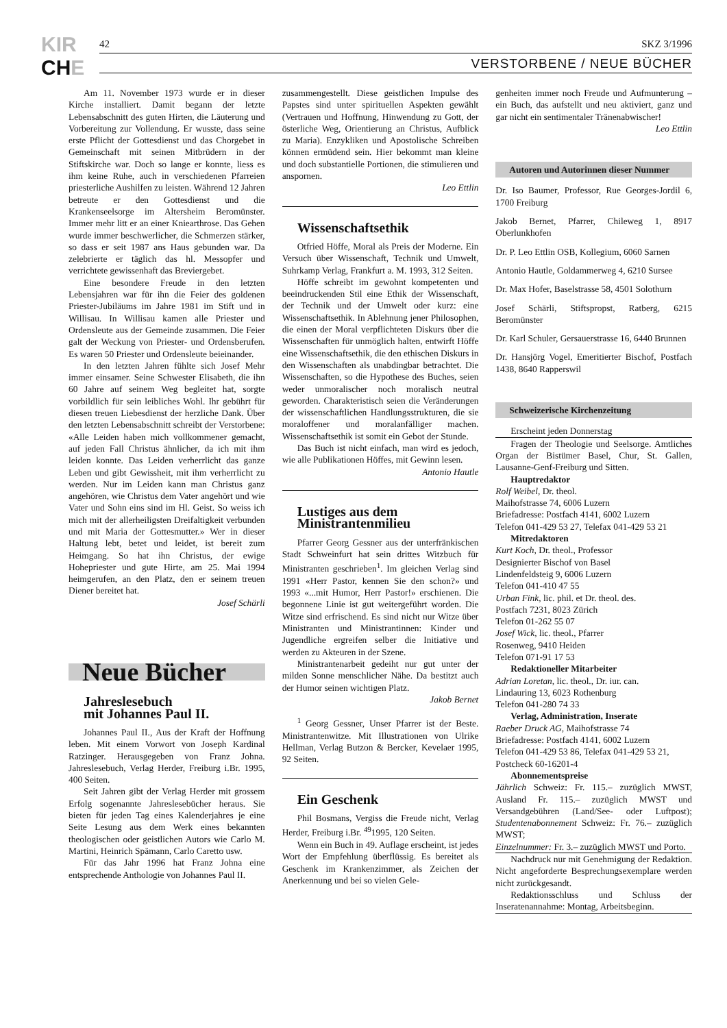KIR
CHE
42 SKZ 3/1996
VERSTORBENE / NEUE BÜCHER
Am 11. November 1973 wurde er in dieser Kirche installiert. Damit begann der letzte Lebensabschnitt des guten Hirten, die Läuterung und Vorbereitung zur Vollendung. Er wusste, dass seine erste Pflicht der Gottesdienst und das Chorgebet in Gemeinschaft mit seinen Mitbrüdern in der Stiftskirche war. Doch so lange er konnte, liess es ihm keine Ruhe, auch in verschiedenen Pfarreien priesterliche Aushilfen zu leisten. Während 12 Jahren betreute er den Gottesdienst und die Krankenseelsorge im Altersheim Beromünster. Immer mehr litt er an einer Kniearthrose. Das Gehen wurde immer beschwerlicher, die Schmerzen stärker, so dass er seit 1987 ans Haus gebunden war. Da zelebrierte er täglich das hl. Messopfer und verrichtete gewissenhaft das Breviergebet.
Eine besondere Freude in den letzten Lebensjahren war für ihn die Feier des goldenen Priester-Jubiläums im Jahre 1981 im Stift und in Willisau. In Willisau kamen alle Priester und Ordensleute aus der Gemeinde zusammen. Die Feier galt der Weckung von Priester- und Ordensberufen. Es waren 50 Priester und Ordensleute beieinander.
In den letzten Jahren fühlte sich Josef Mehr immer einsamer. Seine Schwester Elisabeth, die ihn 60 Jahre auf seinem Weg begleitet hat, sorgte vorbildlich für sein leibliches Wohl. Ihr gebührt für diesen treuen Liebesdienst der herzliche Dank. Über den letzten Lebensabschnitt schreibt der Verstorbene: «Alle Leiden haben mich vollkommener gemacht, auf jeden Fall Christus ähnlicher, da ich mit ihm leiden konnte. Das Leiden verherrlicht das ganze Leben und gibt Gewissheit, mit ihm verherrlicht zu werden. Nur im Leiden kann man Christus ganz angehören, wie Christus dem Vater angehört und wie Vater und Sohn eins sind im Hl. Geist. So weiss ich mich mit der allerheiligsten Dreifaltigkeit verbunden und mit Maria der Gottesmutter.» Wer in dieser Haltung lebt, betet und leidet, ist bereit zum Heimgang. So hat ihn Christus, der ewige Hohepriester und gute Hirte, am 25. Mai 1994 heimgerufen, an den Platz, den er seinem treuen Diener bereitet hat.
Josef Schärli
Neue Bücher
Jahreslesebuch
mit Johannes Paul II.
Johannes Paul II., Aus der Kraft der Hoffnung leben. Mit einem Vorwort von Joseph Kardinal Ratzinger. Herausgegeben von Franz Johna. Jahreslesebuch, Verlag Herder, Freiburg i.Br. 1995, 400 Seiten.
Seit Jahren gibt der Verlag Herder mit grossem Erfolg sogenannte Jahreslesebücher heraus. Sie bieten für jeden Tag eines Kalenderjahres je eine Seite Lesung aus dem Werk eines bekannten theologischen oder geistlichen Autors wie Carlo M. Martini, Heinrich Spämann, Carlo Caretto usw.
Für das Jahr 1996 hat Franz Johna eine entsprechende Anthologie von Johannes Paul II.
zusammengestellt. Diese geistlichen Impulse des Papstes sind unter spirituellen Aspekten gewählt (Vertrauen und Hoffnung, Hinwendung zu Gott, der österliche Weg, Orientierung an Christus, Aufblick zu Maria). Enzykliken und Apostolische Schreiben können ermüdend sein. Hier bekommt man kleine und doch substantielle Portionen, die stimulieren und anspornen.
Leo Ettlin
Wissenschaftsethik
Otfried Höffe, Moral als Preis der Moderne. Ein Versuch über Wissenschaft, Technik und Umwelt, Suhrkamp Verlag, Frankfurt a. M. 1993, 312 Seiten.
Höffe schreibt im gewohnt kompetenten und beeindruckenden Stil eine Ethik der Wissenschaft, der Technik und der Umwelt oder kurz: eine Wissenschaftsethik. In Ablehnung jener Philosophen, die einen der Moral verpflichteten Diskurs über die Wissenschaften für unmöglich halten, entwirft Höffe eine Wissenschaftsethik, die den ethischen Diskurs in den Wissenschaften als unabdingbar betrachtet. Die Wissenschaften, so die Hypothese des Buches, seien weder unmoralischer noch moralisch neutral geworden. Charakteristisch seien die Veränderungen der wissenschaftlichen Handlungsstrukturen, die sie moraloffener und moralanfälliger machen. Wissenschaftsethik ist somit ein Gebot der Stunde.
Das Buch ist nicht einfach, man wird es jedoch, wie alle Publikationen Höffes, mit Gewinn lesen.
Antonio Hautle
Lustiges aus dem
Ministrantenmilieu
Pfarrer Georg Gessner aus der unterfränkischen Stadt Schweinfurt hat sein drittes Witzbuch für Ministranten geschrieben<sup>1</sup>. Im gleichen Verlag sind 1991 «Herr Pastor, kennen Sie den schon?» und 1993 «...mit Humor, Herr Pastor!» erschienen. Die begonnene Linie ist gut weitergeführt worden. Die Witze sind erfrischend. Es sind nicht nur Witze über Ministranten und Ministrantinnen: Kinder und Jugendliche ergreifen selber die Initiative und werden zu Akteuren in der Szene.
Ministrantenarbeit gedeiht nur gut unter der milden Sonne menschlicher Nähe. Da bestitzt auch der Humor seinen wichtigen Platz.
Jakob Bernet
<sup>1</sup> Georg Gessner, Unser Pfarrer ist der Beste. Ministrantenwitze. Mit Illustrationen von Ulrike Hellman, Verlag Butzon & Bercker, Kevelaer 1995, 92 Seiten.
Ein Geschenk
Phil Bosmans, Vergiss die Freude nicht, Verlag Herder, Freiburg i.Br. <sup>49</sup>1995, 120 Seiten.
Wenn ein Buch in 49. Auflage erscheint, ist jedes Wort der Empfehlung überflüssig. Es bereitet als Geschenk im Krankenzimmer, als Zeichen der Anerkennung und bei so vielen Gele-
genheiten immer noch Freude und Aufmunterung – ein Buch, das aufstellt und neu aktiviert, ganz und gar nicht ein sentimentaler Tränenabwischer!
Leo Ettlin
Autoren und Autorinnen dieser Nummer
Dr. Iso Baumer, Professor, Rue Georges-Jordil 6, 1700 Freiburg
Jakob Bernet, Pfarrer, Chileweg 1, 8917 Oberlunkhofen
Dr. P. Leo Ettlin OSB, Kollegium, 6060 Sarnen
Antonio Hautle, Goldammerweg 4, 6210 Sursee
Dr. Max Hofer, Baselstrasse 58, 4501 Solothurn
Josef Schärli, Stiftspropst, Ratberg, 6215 Beromünster
Dr. Karl Schuler, Gersauerstrasse 16, 6440 Brunnen
Dr. Hansjörg Vogel, Emeritierter Bischof, Postfach 1438, 8640 Rapperswil
Schweizerische Kirchenzeitung
Erscheint jeden Donnerstag
Fragen der Theologie und Seelsorge. Amtliches Organ der Bistümer Basel, Chur, St. Gallen, Lausanne-Genf-Freiburg und Sitten.
Hauptredaktor
Rolf Weibel, Dr. theol.
Maihofstrasse 74, 6006 Luzern
Briefadresse: Postfach 4141, 6002 Luzern
Telefon 041-429 53 27, Telefax 041-429 53 21
Mitredaktoren
Kurt Koch, Dr. theol., Professor
Designierter Bischof von Basel
Lindenfeldsteig 9, 6006 Luzern
Telefon 041-410 47 55
Urban Fink, lic. phil. et Dr. theol. des.
Postfach 7231, 8023 Zürich
Telefon 01-262 55 07
Josef Wick, lic. theol., Pfarrer
Rosenweg, 9410 Heiden
Telefon 071-91 17 53
Redaktioneller Mitarbeiter
Adrian Loretan, lic. theol., Dr. iur. can.
Lindauring 13, 6023 Rothenburg
Telefon 041-280 74 33
Verlag, Administration, Inserate
Raeber Druck AG, Maihofstrasse 74
Briefadresse: Postfach 4141, 6002 Luzern
Telefon 041-429 53 86, Telefax 041-429 53 21,
Postcheck 60-16201-4
Abonnementspreise
Jährlich Schweiz: Fr. 115.– zuzüglich MWST, Ausland Fr. 115.– zuzüglich MWST und Versandgebühren (Land/See- oder Luftpost); Studentenabonnement Schweiz: Fr. 76.– zuzüglich MWST;
Einzelnummer: Fr. 3.– zuzüglich MWST und Porto.
Nachdruck nur mit Genehmigung der Redaktion. Nicht angeforderte Besprechungsexemplare werden nicht zurückgesandt.
Redaktionsschluss und Schluss der Inseratenannahme: Montag, Arbeitsbeginn.